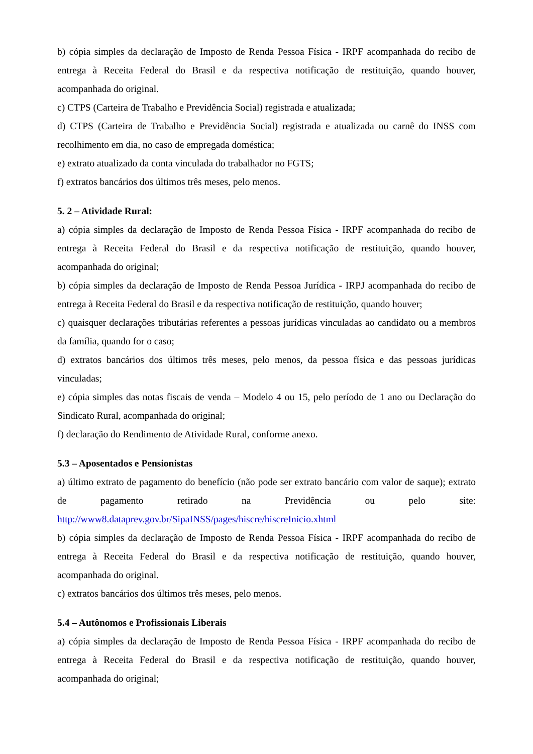b) cópia simples da declaração de Imposto de Renda Pessoa Física - IRPF acompanhada do recibo de entrega à Receita Federal do Brasil e da respectiva notificação de restituição, quando houver, acompanhada do original.
c) CTPS (Carteira de Trabalho e Previdência Social) registrada e atualizada;
d) CTPS (Carteira de Trabalho e Previdência Social) registrada e atualizada ou carnê do INSS com recolhimento em dia, no caso de empregada doméstica;
e) extrato atualizado da conta vinculada do trabalhador no FGTS;
f) extratos bancários dos últimos três meses, pelo menos.
5. 2 – Atividade Rural:
a) cópia simples da declaração de Imposto de Renda Pessoa Física - IRPF acompanhada do recibo de entrega à Receita Federal do Brasil e da respectiva notificação de restituição, quando houver, acompanhada do original;
b) cópia simples da declaração de Imposto de Renda Pessoa Jurídica - IRPJ acompanhada do recibo de entrega à Receita Federal do Brasil e da respectiva notificação de restituição, quando houver;
c) quaisquer declarações tributárias referentes a pessoas jurídicas vinculadas ao candidato ou a membros da família, quando for o caso;
d) extratos bancários dos últimos três meses, pelo menos, da pessoa física e das pessoas jurídicas vinculadas;
e) cópia simples das notas fiscais de venda – Modelo 4 ou 15, pelo período de 1 ano ou Declaração do Sindicato Rural, acompanhada do original;
f) declaração do Rendimento de Atividade Rural, conforme anexo.
5.3 – Aposentados e Pensionistas
a) último extrato de pagamento do benefício (não pode ser extrato bancário com valor de saque); extrato de pagamento retirado na Previdência ou pelo site: http://www8.dataprev.gov.br/SipaINSS/pages/hiscre/hiscreInicio.xhtml
b) cópia simples da declaração de Imposto de Renda Pessoa Física - IRPF acompanhada do recibo de entrega à Receita Federal do Brasil e da respectiva notificação de restituição, quando houver, acompanhada do original.
c) extratos bancários dos últimos três meses, pelo menos.
5.4 – Autônomos e Profissionais Liberais
a) cópia simples da declaração de Imposto de Renda Pessoa Física - IRPF acompanhada do recibo de entrega à Receita Federal do Brasil e da respectiva notificação de restituição, quando houver, acompanhada do original;